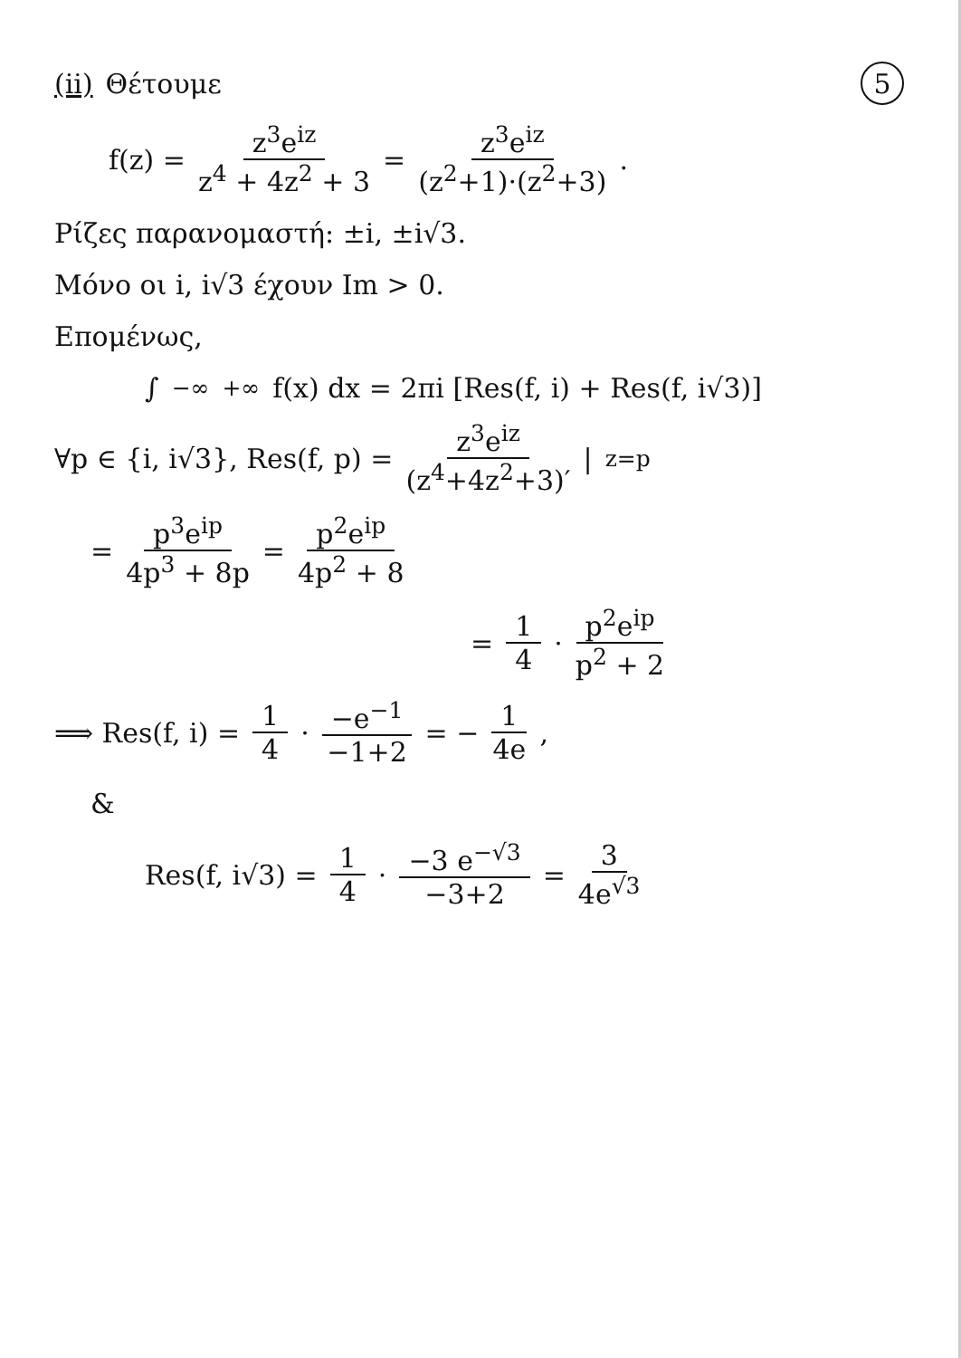(ii) Θέτουμε 5
f(z) = z<sup>3</sup>e<sup>iz</sup> z<sup>4</sup> + 4z<sup>2</sup> + 3 = z<sup>3</sup>e<sup>iz</sup> (z<sup>2</sup>+1)·(z<sup>2</sup>+3) .
Ρίζες παρανομαστή: ±i, ±i√3.
Μόνο οι i, i√3 έχουν Im > 0.
Επομένως,
∫<sub>−∞</sub><sup>+∞</sup> f(x) dx = 2πi [Res(f, i) + Res(f, i√3)]
∀p ∈ {i, i√3}, Res(f, p) = z<sup>3</sup>e<sup>iz</sup> (z<sup>4</sup>+4z<sup>2</sup>+3)′ |<sub>z=p</sub>
= p<sup>3</sup>e<sup>ip</sup> 4p<sup>3</sup> + 8p = p<sup>2</sup>e<sup>ip</sup> 4p<sup>2</sup> + 8
= 1 4 · p<sup>2</sup>e<sup>ip</sup> p<sup>2</sup> + 2
⟹ Res(f, i) = 1 4 · −e<sup>−1</sup> −1+2 = − 1 4e ,
&
Res(f, i√3) = 1 4 · −3 e<sup>−√3</sup> −3+2 = 3 4e<sup>√3</sup>